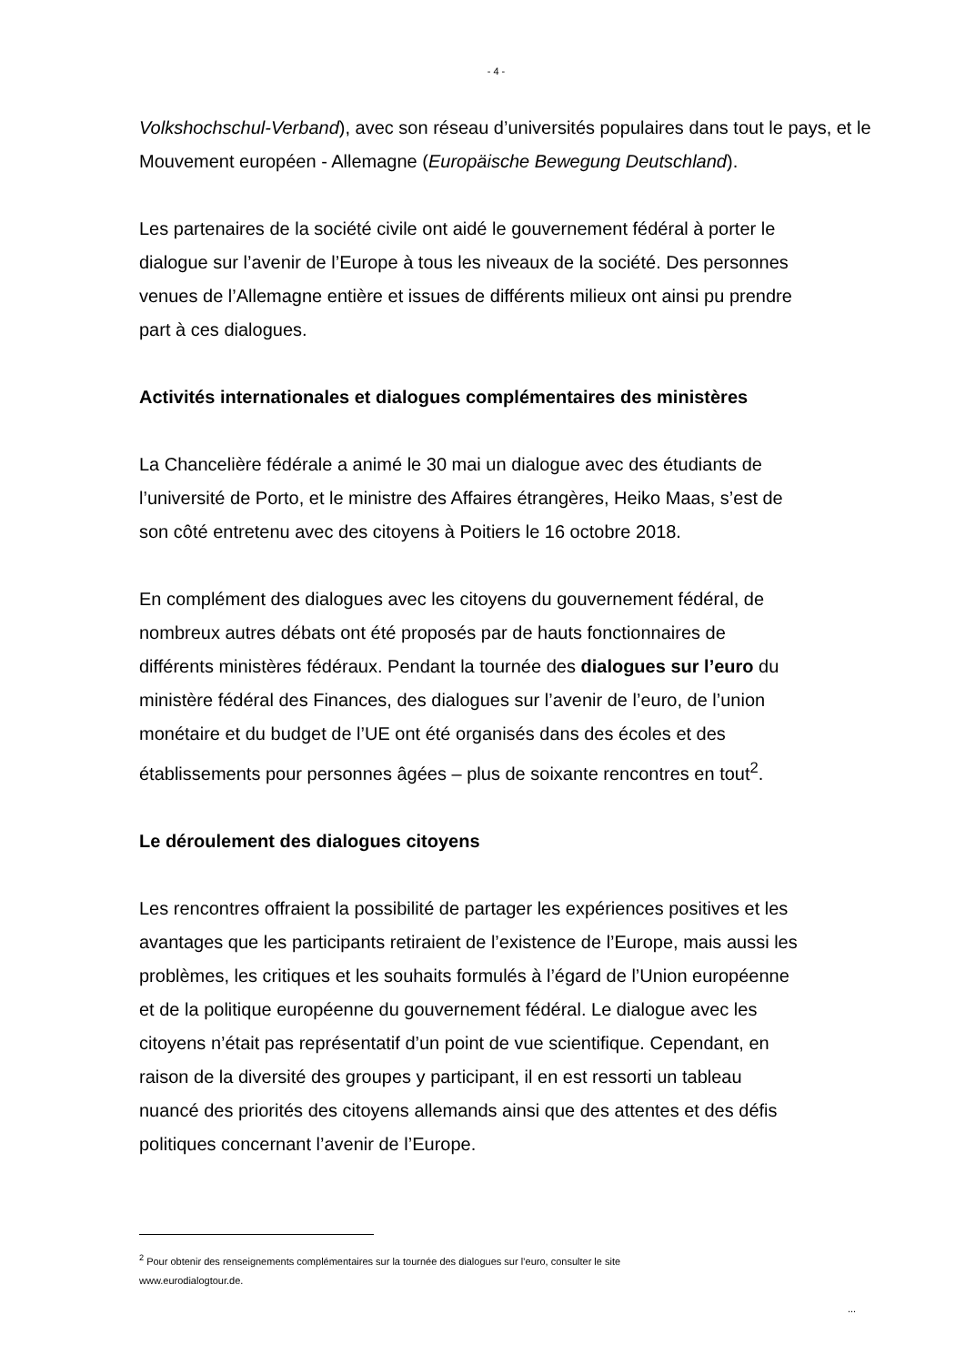- 4 -
Volkshochschul-Verband), avec son réseau d’universités populaires dans tout le pays, et le Mouvement européen - Allemagne (Europäische Bewegung Deutschland).
Les partenaires de la société civile ont aidé le gouvernement fédéral à porter le
dialogue sur l’avenir de l’Europe à tous les niveaux de la société. Des personnes
venues de l’Allemagne entière et issues de différents milieux ont ainsi pu prendre
part à ces dialogues.
Activités internationales et dialogues complémentaires des ministères
La Chancelière fédérale a animé le 30 mai un dialogue avec des étudiants de
l’université de Porto, et le ministre des Affaires étrangères, Heiko Maas, s’est de
son côté entretenu avec des citoyens à Poitiers le 16 octobre 2018.
En complément des dialogues avec les citoyens du gouvernement fédéral, de
nombreux autres débats ont été proposés par de hauts fonctionnaires de
différents ministères fédéraux. Pendant la tournée des dialogues sur l’euro du
ministère fédéral des Finances, des dialogues sur l’avenir de l’euro, de l’union
monétaire et du budget de l’UE ont été organisés dans des écoles et des
établissements pour personnes âgées – plus de soixante rencontres en tout<sup>2</sup>.
Le déroulement des dialogues citoyens
Les rencontres offraient la possibilité de partager les expériences positives et les
avantages que les participants retiraient de l’existence de l’Europe, mais aussi les
problèmes, les critiques et les souhaits formulés à l’égard de l’Union européenne
et de la politique européenne du gouvernement fédéral. Le dialogue avec les
citoyens n’était pas représentatif d’un point de vue scientifique. Cependant, en
raison de la diversité des groupes y participant, il en est ressorti un tableau
nuancé des priorités des citoyens allemands ainsi que des attentes et des défis
politiques concernant l’avenir de l’Europe.
<sup>2</sup> Pour obtenir des renseignements complémentaires sur la tournée des dialogues sur l’euro, consulter le site
www.eurodialogtour.de.
...